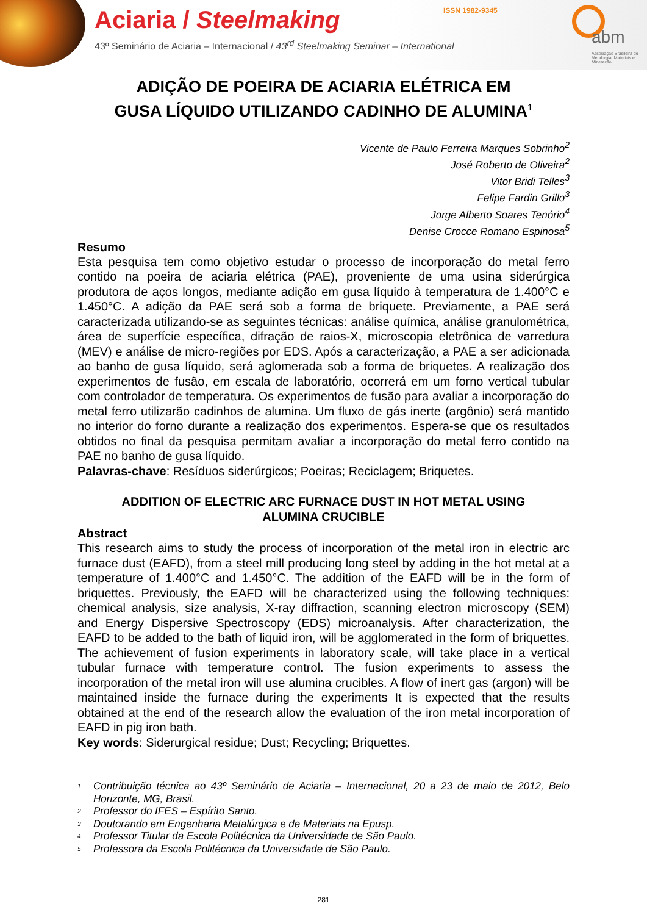Aciaria / Steelmaking
43º Seminário de Aciaria – Internacional / 43<sup>rd</sup> Steelmaking Seminar – International
ISSN 1982-9345
abm
Associação Brasileira de Metalurgia, Materiais e Mineração
ADIÇÃO DE POEIRA DE ACIARIA ELÉTRICA EM
GUSA LÍQUIDO UTILIZANDO CADINHO DE ALUMINA<sup>1</sup>
Vicente de Paulo Ferreira Marques Sobrinho<sup>2</sup>
José Roberto de Oliveira<sup>2</sup>
Vitor Bridi Telles<sup>3</sup>
Felipe Fardin Grillo<sup>3</sup>
Jorge Alberto Soares Tenório<sup>4</sup>
Denise Crocce Romano Espinosa<sup>5</sup>
Resumo
Esta pesquisa tem como objetivo estudar o processo de incorporação do metal ferro contido na poeira de aciaria elétrica (PAE), proveniente de uma usina siderúrgica produtora de aços longos, mediante adição em gusa líquido à temperatura de 1.400°C e 1.450°C. A adição da PAE será sob a forma de briquete. Previamente, a PAE será caracterizada utilizando-se as seguintes técnicas: análise química, análise granulométrica, área de superfície específica, difração de raios-X, microscopia eletrônica de varredura (MEV) e análise de micro-regiões por EDS. Após a caracterização, a PAE a ser adicionada ao banho de gusa líquido, será aglomerada sob a forma de briquetes. A realização dos experimentos de fusão, em escala de laboratório, ocorrerá em um forno vertical tubular com controlador de temperatura. Os experimentos de fusão para avaliar a incorporação do metal ferro utilizarão cadinhos de alumina. Um fluxo de gás inerte (argônio) será mantido no interior do forno durante a realização dos experimentos. Espera-se que os resultados obtidos no final da pesquisa permitam avaliar a incorporação do metal ferro contido na PAE no banho de gusa líquido.
Palavras-chave: Resíduos siderúrgicos; Poeiras; Reciclagem; Briquetes.
ADDITION OF ELECTRIC ARC FURNACE DUST IN HOT METAL USING
ALUMINA CRUCIBLE
Abstract
This research aims to study the process of incorporation of the metal iron in electric arc furnace dust (EAFD), from a steel mill producing long steel by adding in the hot metal at a temperature of 1.400°C and 1.450°C. The addition of the EAFD will be in the form of briquettes. Previously, the EAFD will be characterized using the following techniques: chemical analysis, size analysis, X-ray diffraction, scanning electron microscopy (SEM) and Energy Dispersive Spectroscopy (EDS) microanalysis. After characterization, the EAFD to be added to the bath of liquid iron, will be agglomerated in the form of briquettes. The achievement of fusion experiments in laboratory scale, will take place in a vertical tubular furnace with temperature control. The fusion experiments to assess the incorporation of the metal iron will use alumina crucibles. A flow of inert gas (argon) will be maintained inside the furnace during the experiments It is expected that the results obtained at the end of the research allow the evaluation of the iron metal incorporation of EAFD in pig iron bath.
Key words: Siderurgical residue; Dust; Recycling; Briquettes.
<sup>1</sup> Contribuição técnica ao 43º Seminário de Aciaria – Internacional, 20 a 23 de maio de 2012, Belo Horizonte, MG, Brasil.
<sup>2</sup> Professor do IFES – Espírito Santo.
<sup>3</sup> Doutorando em Engenharia Metalúrgica e de Materiais na Epusp.
<sup>4</sup> Professor Titular da Escola Politécnica da Universidade de São Paulo.
<sup>5</sup> Professora da Escola Politécnica da Universidade de São Paulo.
281